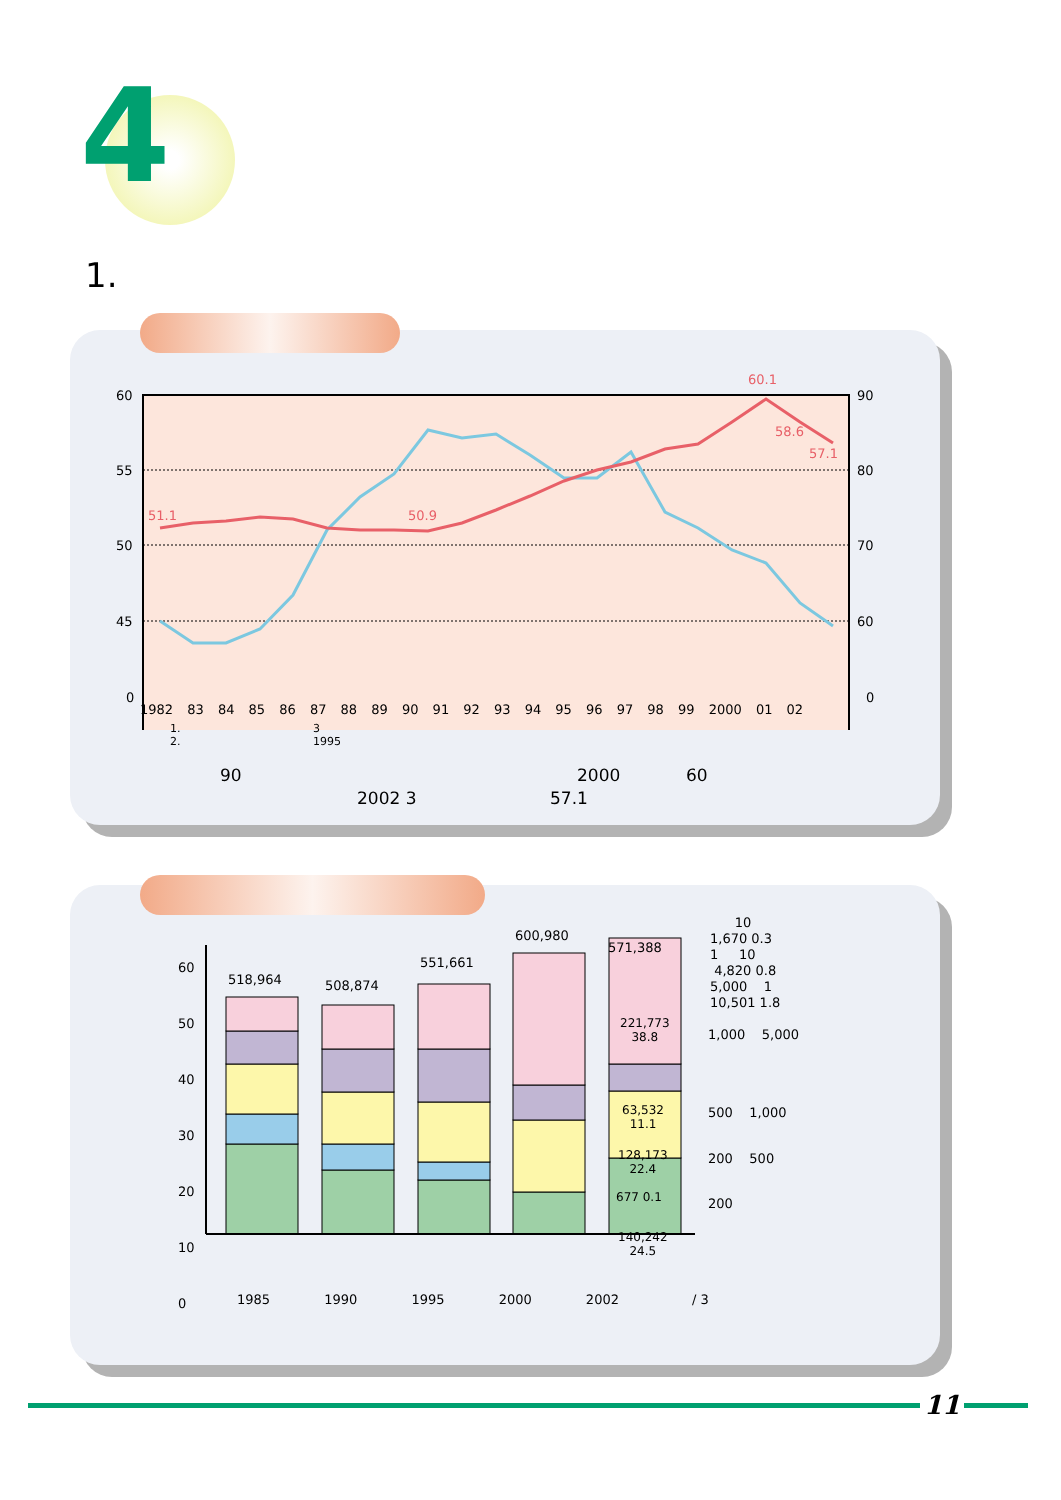4
1.
60
55
50
45
0
90
80
70
60
0
60.1
58.6
57.1
51.1 50.9
1982 83 84 85 86 87 88 89 90 91 92 93 94 95 96 97 98 99 2000 01 02
1.
2.
3
1995
90 2000 60
2002 3 57.1
60
50
40
30
20
10
0
518,964 508,874
551,661
600,980
571,388
221,773
38.8
63,532
11.1
128,173
22.4
677 0.1
140,242
24.5
10
1,670 0.3
1 10
4,820 0.8
5,000 1
10,501 1.8
1,000 5,000
500 1,000
200 500
200
1985 1990 1995 2000 2002 / 3
11